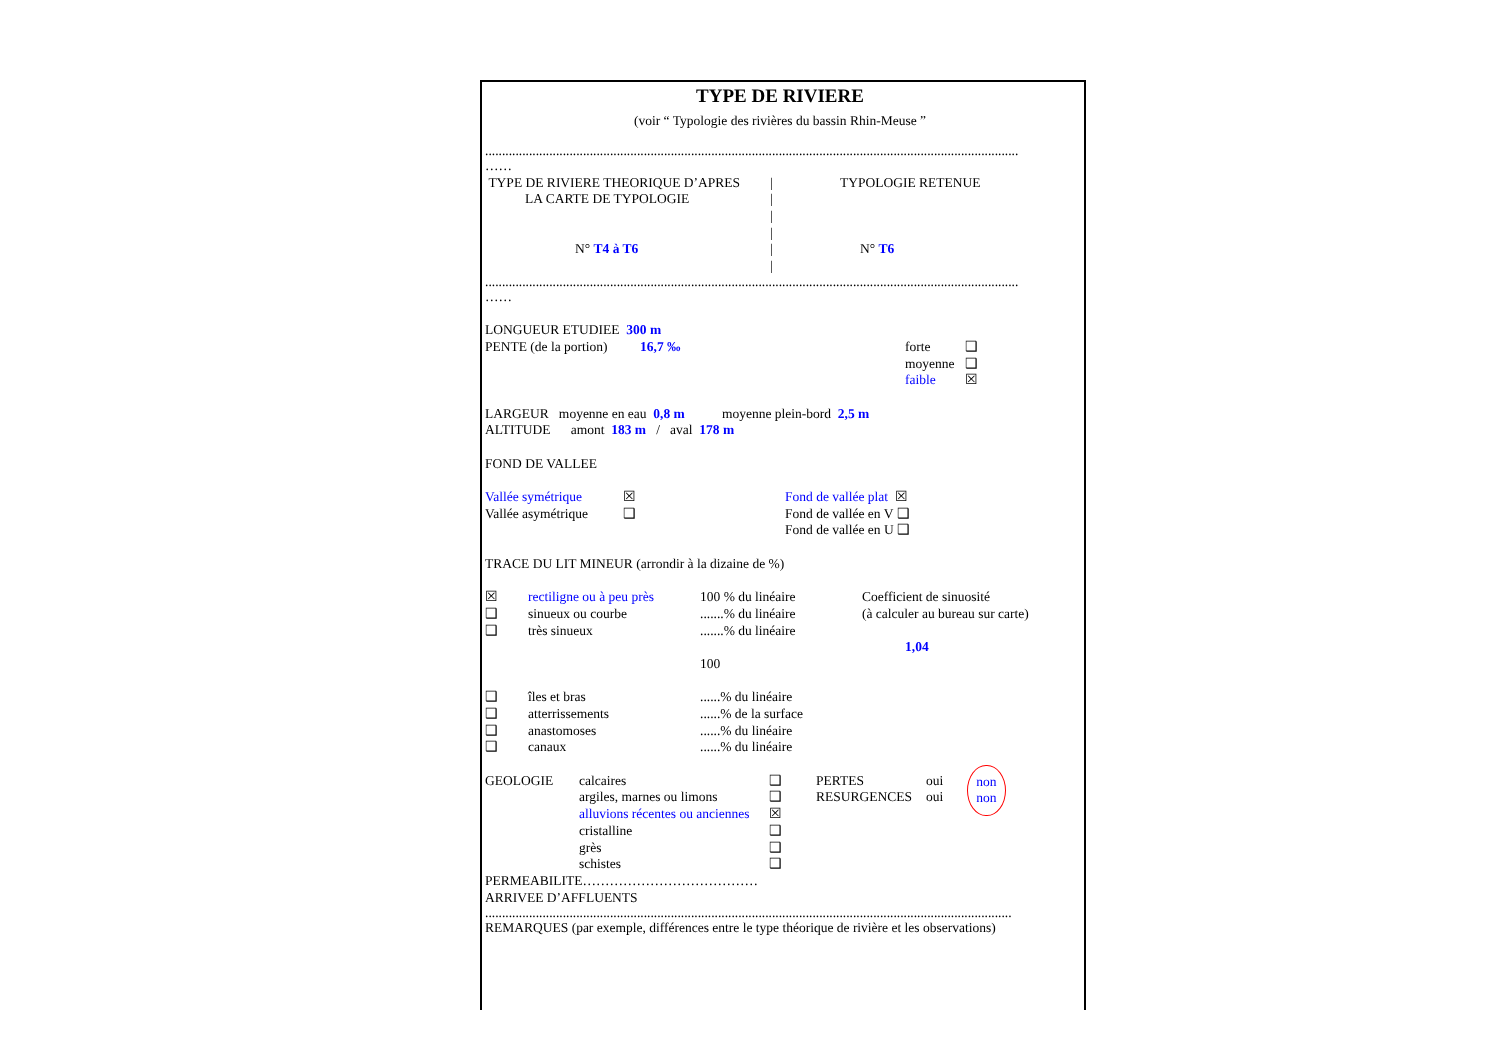TYPE DE RIVIERE
(voir “ Typologie des rivières du bassin Rhin-Meuse ”
..............................................................................................................................................................
……
TYPE DE RIVIERE THEORIQUE D’APRES | TYPOLOGIE RETENUE
LA CARTE DE TYPOLOGIE |
|
|
N° T4 à T6 | N° T6
|
..............................................................................................................................................................
……
LONGUEUR ETUDIEE 300 m
PENTE (de la portion) 16,7 ‰ forte ❑
moyenne ❑
faible ☒
LARGEUR moyenne en eau 0,8 m moyenne plein-bord 2,5 m
ALTITUDE amont 183 m / aval 178 m
FOND DE VALLEE
Vallée symétrique ☒ Fond de vallée plat ☒
Vallée asymétrique ❑ Fond de vallée en V ❑
Fond de vallée en U ❑
TRACE DU LIT MINEUR (arrondir à la dizaine de %)
☒ rectiligne ou à peu près 100 % du linéaire Coefficient de sinuosité
❑ sinueux ou courbe.......% du linéaire (à calculer au bureau sur carte)
❑ très sinueux.......% du linéaire
1,04
100
❑ îles et bras......% du linéaire
❑ atterrissements......% de la surface
❑ anastomoses......% du linéaire
❑ canaux......% du linéaire
GEOLOGIE calcaires ❑
argiles, marnes ou limons ❑
alluvions récentes ou anciennes ☒
cristalline ❑
grès ❑
schistes ❑
PERTES oui
RESURGENCES oui
non
non
PERMEABILITE…………………………………
ARRIVEE D’AFFLUENTS
............................................................................................................................................................
REMARQUES (par exemple, différences entre le type théorique de rivière et les observations)